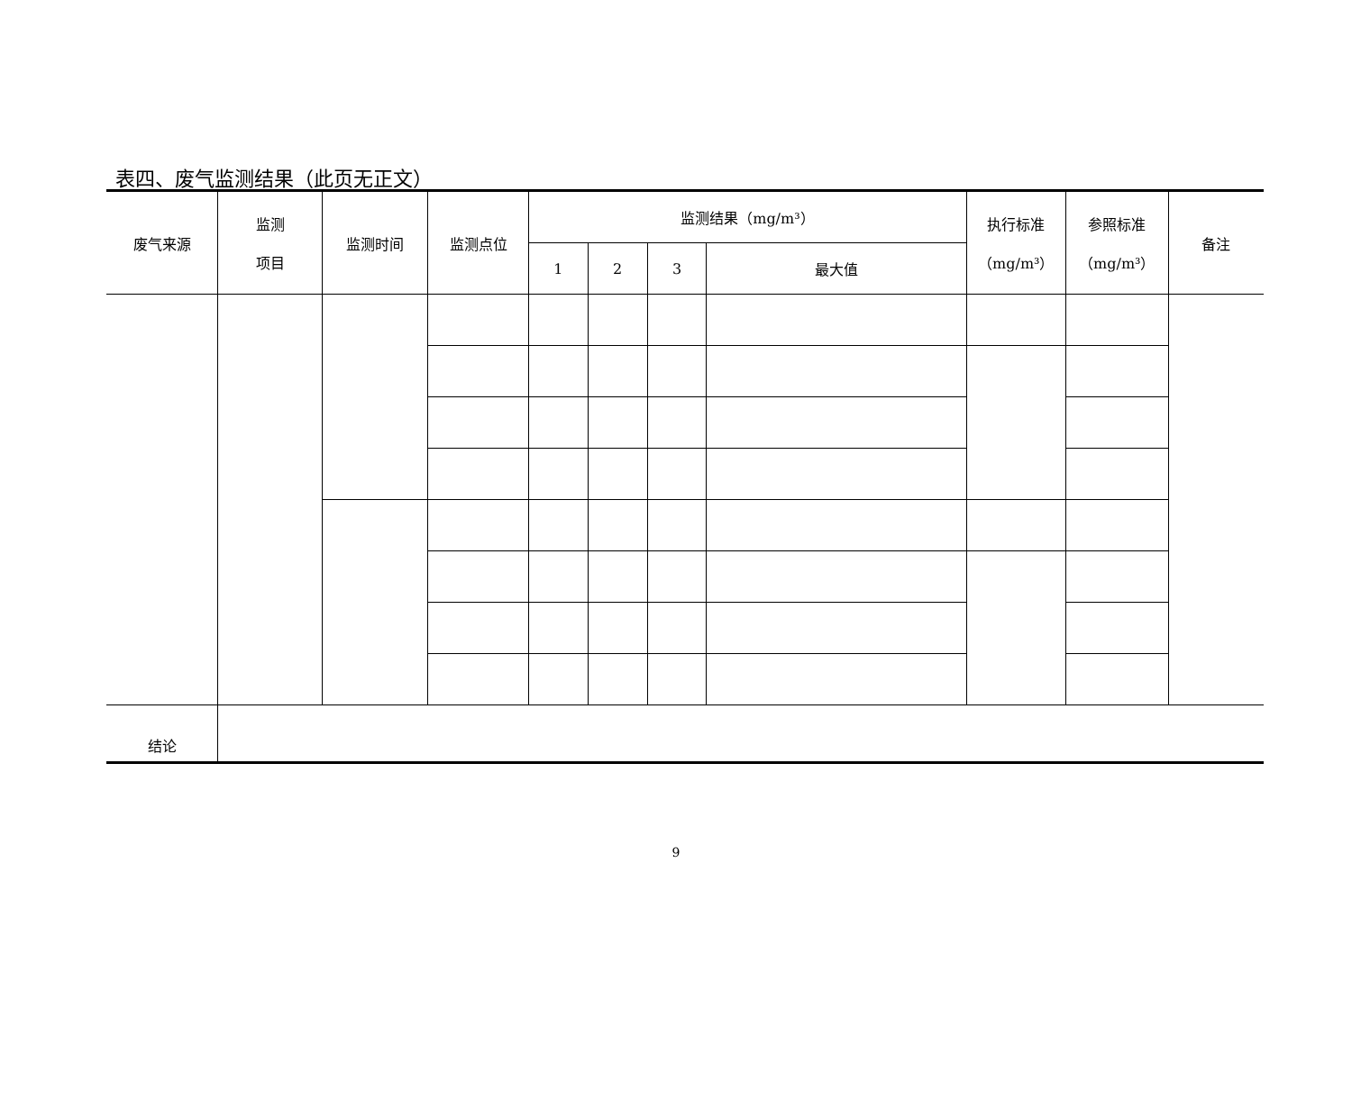表四、废气监测结果（此页无正文）
| 废气来源 | 监测 项目 | 监测时间 | 监测点位 | 监测结果（mg/m³） | | | | 执行标准 （mg/m³） | 参照标准 （mg/m³） | 备注 |
| --- | --- | --- | --- | --- | --- | --- | --- | --- | --- | --- |
| | | | | 1 | 2 | 3 | 最大值 | | | |
| 结论 | | | | | | | | | | |
9